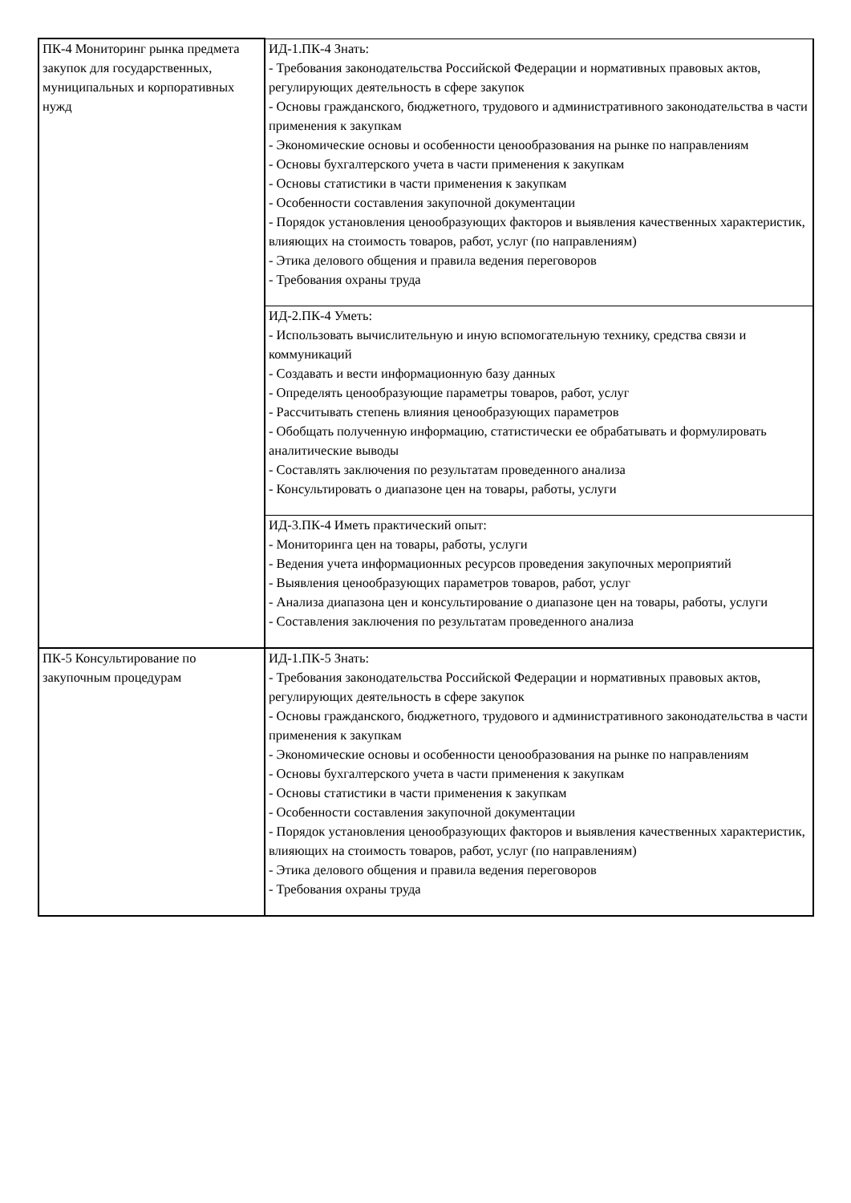| ПК-4 Мониторинг рынка предмета закупок для государственных, муниципальных и корпоративных нужд | ИД-1.ПК-4 Знать: - Требования законодательства Российской Федерации и нормативных правовых актов, регулирующих деятельность в сфере закупок - Основы гражданского, бюджетного, трудового и административного законодательства в части применения к закупкам - Экономические основы и особенности ценообразования на рынке по направлениям - Основы бухгалтерского учета в части применения к закупкам - Основы статистики в части применения к закупкам - Особенности составления закупочной документации - Порядок установления ценообразующих факторов и выявления качественных характеристик, влияющих на стоимость товаров, работ, услуг (по направлениям) - Этика делового общения и правила ведения переговоров - Требования охраны труда |
| | ИД-2.ПК-4 Уметь: - Использовать вычислительную и иную вспомогательную технику, средства связи и коммуникаций - Создавать и вести информационную базу данных - Определять ценообразующие параметры товаров, работ, услуг - Рассчитывать степень влияния ценообразующих параметров - Обобщать полученную информацию, статистически ее обрабатывать и формулировать аналитические выводы - Составлять заключения по результатам проведенного анализа - Консультировать о диапазоне цен на товары, работы, услуги |
| | ИД-3.ПК-4 Иметь практический опыт: - Мониторинга цен на товары, работы, услуги - Ведения учета информационных ресурсов проведения закупочных мероприятий - Выявления ценообразующих параметров товаров, работ, услуг - Анализа диапазона цен и консультирование о диапазоне цен на товары, работы, услуги - Составления заключения по результатам проведенного анализа |
| ПК-5 Консультирование по закупочным процедурам | ИД-1.ПК-5 Знать: - Требования законодательства Российской Федерации и нормативных правовых актов, регулирующих деятельность в сфере закупок - Основы гражданского, бюджетного, трудового и административного законодательства в части применения к закупкам - Экономические основы и особенности ценообразования на рынке по направлениям - Основы бухгалтерского учета в части применения к закупкам - Основы статистики в части применения к закупкам - Особенности составления закупочной документации - Порядок установления ценообразующих факторов и выявления качественных характеристик, влияющих на стоимость товаров, работ, услуг (по направлениям) - Этика делового общения и правила ведения переговоров - Требования охраны труда |